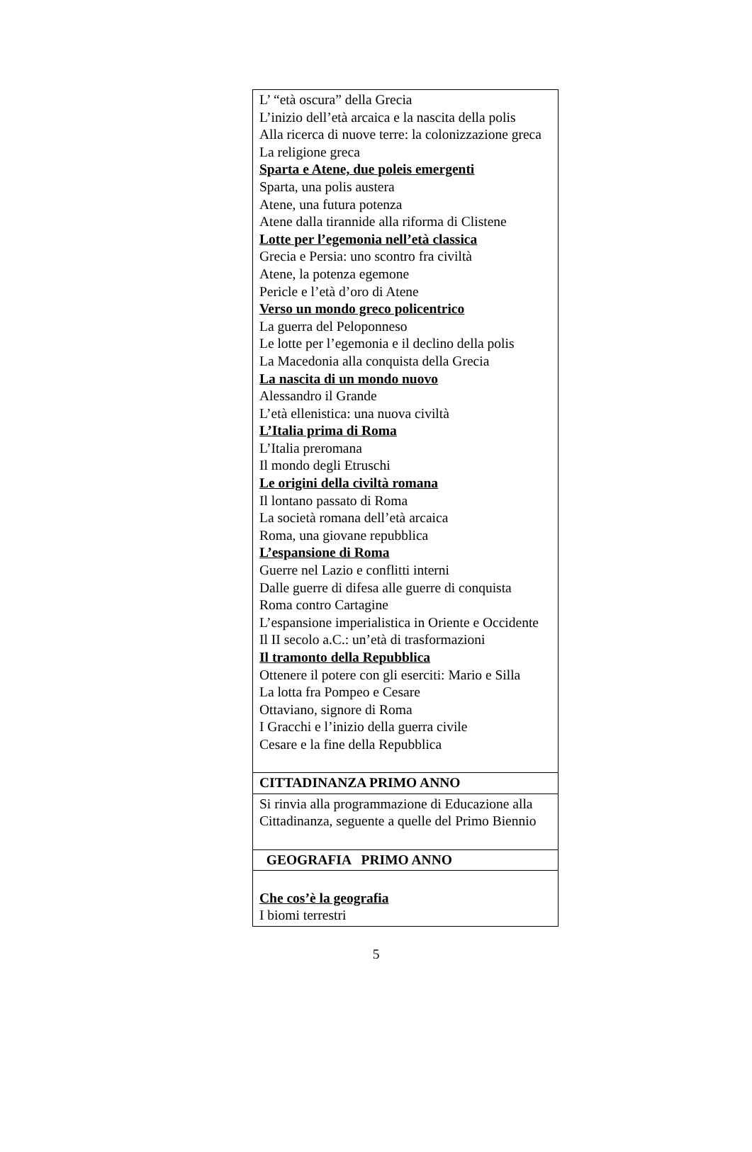| L’ “età oscura” della Grecia L’inizio dell’età arcaica e la nascita della polis Alla ricerca di nuove terre: la colonizzazione greca La religione greca Sparta e Atene, due poleis emergenti Sparta, una polis austera Atene, una futura potenza Atene dalla tirannide alla riforma di Clistene Lotte per l’egemonia nell’età classica Grecia e Persia: uno scontro fra civiltà Atene, la potenza egemone Pericle e l’età d’oro di Atene Verso un mondo greco policentrico La guerra del Peloponneso Le lotte per l’egemonia e il declino della polis La Macedonia alla conquista della Grecia La nascita di un mondo nuovo Alessandro il Grande L’età ellenistica: una nuova civiltà L’Italia prima di Roma L’Italia preromana Il mondo degli Etruschi Le origini della civiltà romana Il lontano passato di Roma La società romana dell’età arcaica Roma, una giovane repubblica L’espansione di Roma Guerre nel Lazio e conflitti interni Dalle guerre di difesa alle guerre di conquista Roma contro Cartagine L’espansione imperialistica in Oriente e Occidente Il II secolo a.C.: un’età di trasformazioni Il tramonto della Repubblica Ottenere il potere con gli eserciti: Mario e Silla La lotta fra Pompeo e Cesare Ottaviano, signore di Roma I Gracchi e l’inizio della guerra civile Cesare e la fine della Repubblica |
| CITTADINANZA PRIMO ANNO |
| Si rinvia alla programmazione di Educazione alla Cittadinanza, seguente a quelle del Primo Biennio |
| GEOGRAFIA PRIMO ANNO |
| Che cos’è la geografia I biomi terrestri |
5